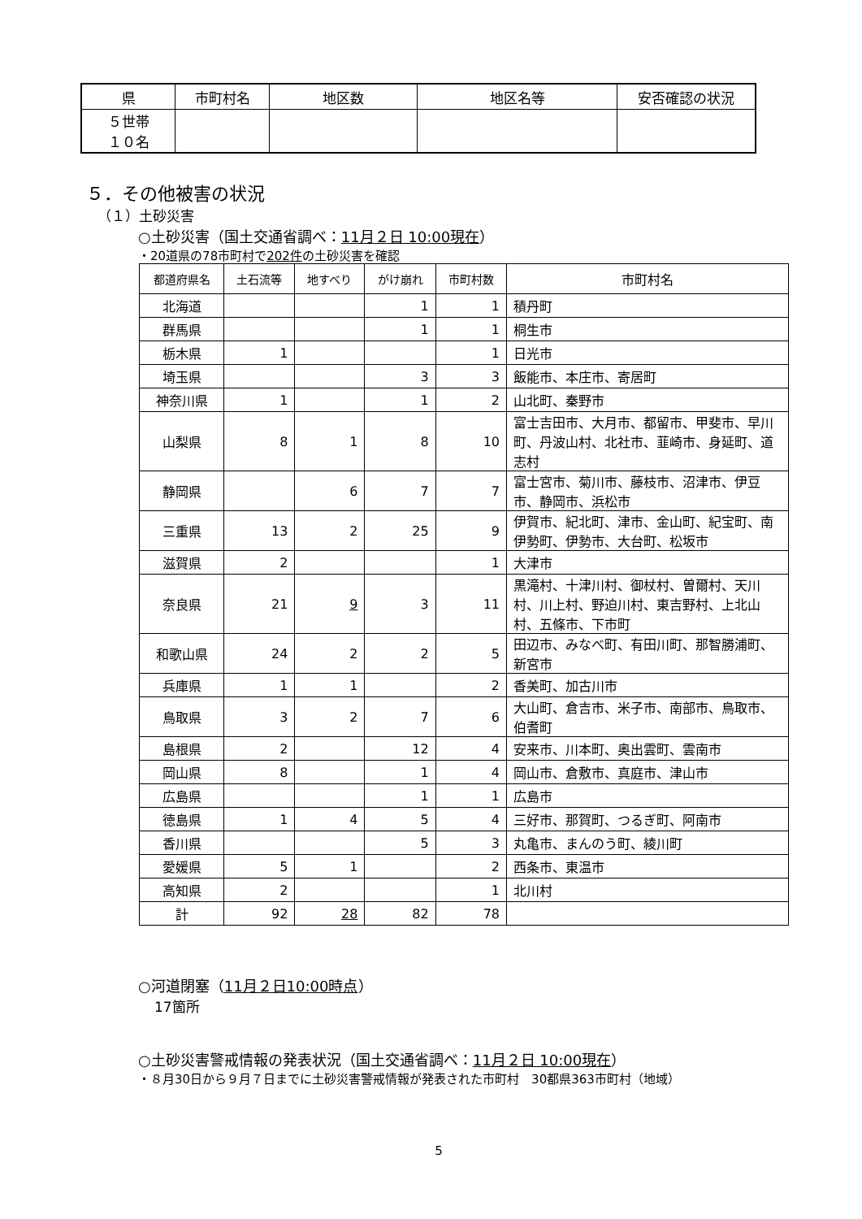| 県 | 市町村名 | 地区数 | 地区名等 | 安否確認の状況 |
| --- | --- | --- | --- | --- |
| ５世帯 １０名 | | | | |
５．その他被害の状況
（１）土砂災害
○土砂災害（国土交通省調べ：11月２日 10:00現在）
・20道県の78市町村で202件の土砂災害を確認
| 都道府県名 | 土石流等 | 地すべり | がけ崩れ | 市町村数 | 市町村名 |
| --- | --- | --- | --- | --- | --- |
| 北海道 | | | 1 | 1 | 積丹町 |
| 群馬県 | | | 1 | 1 | 桐生市 |
| 栃木県 | 1 | | | 1 | 日光市 |
| 埼玉県 | | | 3 | 3 | 飯能市、本庄市、寄居町 |
| 神奈川県 | 1 | | 1 | 2 | 山北町、秦野市 |
| 山梨県 | 8 | 1 | 8 | 10 | 富士吉田市、大月市、都留市、甲斐市、早川町、丹波山村、北社市、韮崎市、身延町、道志村 |
| 静岡県 | | 6 | 7 | 7 | 富士宮市、菊川市、藤枝市、沼津市、伊豆市、静岡市、浜松市 |
| 三重県 | 13 | 2 | 25 | 9 | 伊賀市、紀北町、津市、金山町、紀宝町、南伊勢町、伊勢市、大台町、松坂市 |
| 滋賀県 | 2 | | | 1 | 大津市 |
| 奈良県 | 21 | 9 | 3 | 11 | 黒滝村、十津川村、御杖村、曽爾村、天川村、川上村、野迫川村、東吉野村、上北山村、五條市、下市町 |
| 和歌山県 | 24 | 2 | 2 | 5 | 田辺市、みなべ町、有田川町、那智勝浦町、新宮市 |
| 兵庫県 | 1 | 1 | | 2 | 香美町、加古川市 |
| 鳥取県 | 3 | 2 | 7 | 6 | 大山町、倉吉市、米子市、南部市、鳥取市、伯耆町 |
| 島根県 | 2 | | 12 | 4 | 安来市、川本町、奥出雲町、雲南市 |
| 岡山県 | 8 | | 1 | 4 | 岡山市、倉敷市、真庭市、津山市 |
| 広島県 | | | 1 | 1 | 広島市 |
| 徳島県 | 1 | 4 | 5 | 4 | 三好市、那賀町、つるぎ町、阿南市 |
| 香川県 | | | 5 | 3 | 丸亀市、まんのう町、綾川町 |
| 愛媛県 | 5 | 1 | | 2 | 西条市、東温市 |
| 高知県 | 2 | | | 1 | 北川村 |
| 計 | 92 | 28 | 82 | 78 | |
○河道閉塞（11月２日10:00時点）
17箇所
○土砂災害警戒情報の発表状況（国土交通省調べ：11月２日 10:00現在）
・８月30日から９月７日までに土砂災害警戒情報が発表された市町村　30都県363市町村（地域）
5